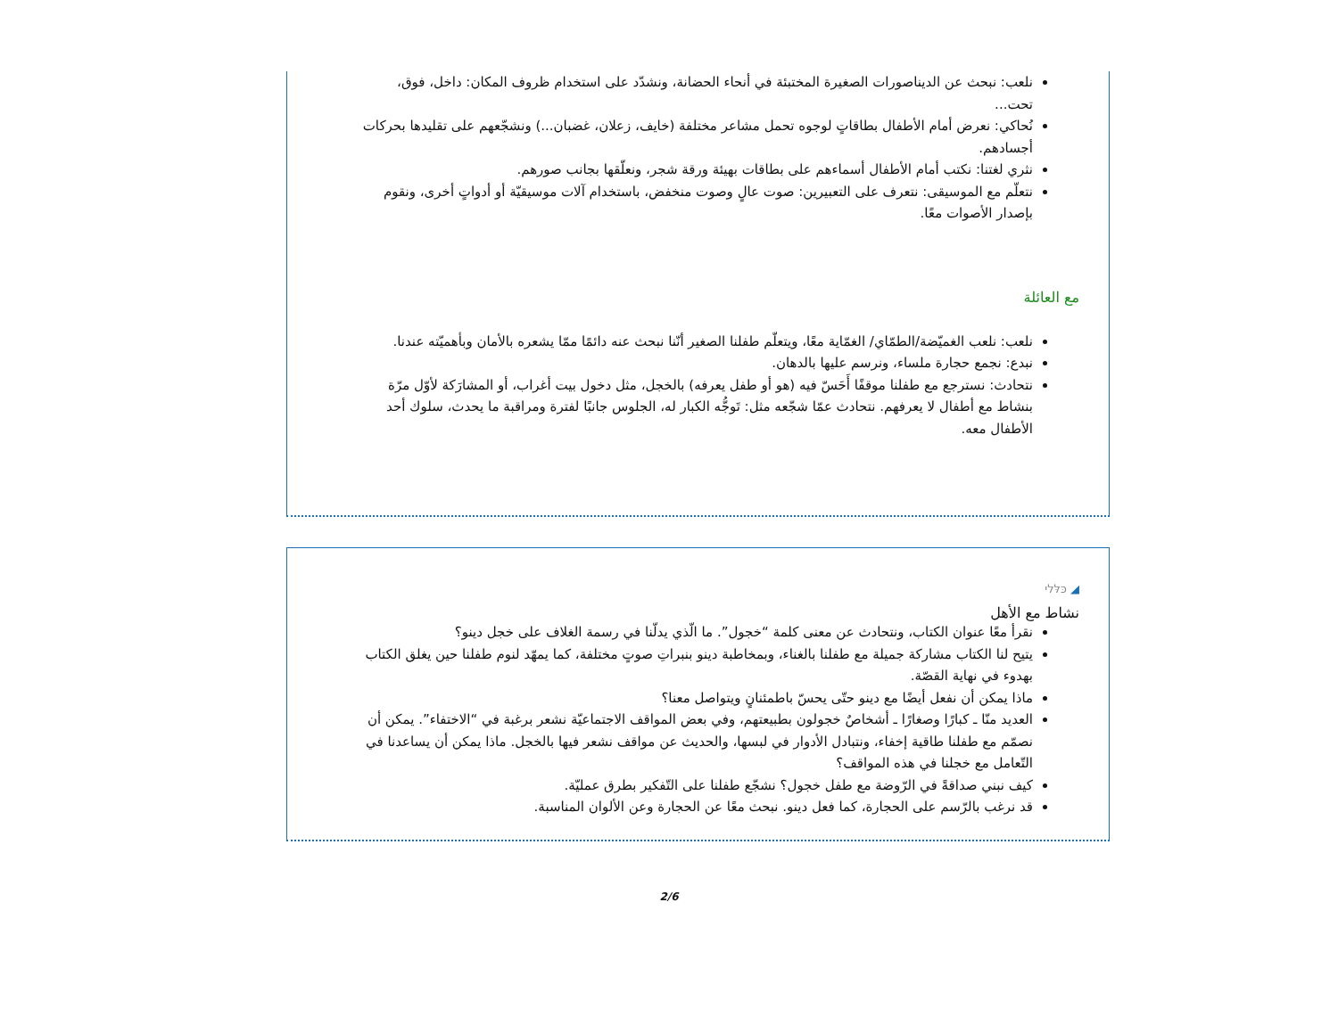نلعب: نبحث عن الديناصورات الصغيرة المختبئة في أنحاء الحضانة، ونشدّد على استخدام ظروف المكان: داخل، فوق، تحت...
نُحاكي: نعرض أمام الأطفال بطاقاتٍ لوجوه تحمل مشاعر مختلفة (خايف، زعلان، غضبان...) ونشجّعهم على تقليدها بحركات أجسادهم.
نثري لغتنا: نكتب أمام الأطفال أسماءهم على بطاقات بهيئة ورقة شجر، ونعلّقها بجانب صورهم.
نتعلّم مع الموسيقى: نتعرف على التعبيرين: صوت عالٍ وصوت منخفض، باستخدام آلات موسيقيّة أو أدواتٍ أخرى، ونقوم بإصدار الأصوات معًا.
مع العائلة
نلعب: نلعب الغميّضة/الطمّاي/ الغمّاية معًا، ويتعلّم طفلنا الصغير أنّنا نبحث عنه دائمًا ممّا يشعره بالأمان وبأهميّته عندنا.
نبدع: نجمع حجارة ملساء، ونرسم عليها بالدهان.
نتحادث: نسترجع مع طفلنا موقفًا أَحَسّ فيه (هو أو طفل يعرفه) بالخجل، مثل دخول بيت أغراب، أو المشارَكة لأوّل مرّة بنشاط مع أطفال لا يعرفهم. نتحادث عمّا شجّعه مثل: تَوجُّه الكبار له، الجلوس جانبًا لفترة ومراقبة ما يحدث، سلوك أحد الأطفال معه.
◢ כּלּלי
نشاط مع الأهل
نقرأ معًا عنوان الكتاب، ونتحادث عن معنى كلمة “خجول”. ما الّذي يدلّنا في رسمة الغلاف على خجل دينو؟
يتيح لنا الكتاب مشاركة جميلة مع طفلنا بالغناء، وبمخاطبة دينو بنبراتِ صوتٍ مختلفة، كما يمهّد لنوم طفلنا حين يغلق الكتاب بهدوء في نهاية القصّة.
ماذا يمكن أن نفعل أيضًا مع دينو حتّى يحسّ باطمئنانٍ ويتواصل معنا؟
العديد منّا ـ كبارًا وصغارًا ـ أشخاصٌ خجولون بطبيعتهم، وفي بعض المواقف الاجتماعيّة نشعر برغبة في “الاختفاء”. يمكن أن نصمّم مع طفلنا طاقية إخفاء، ونتبادل الأدوار في لبسها، والحديث عن مواقف نشعر فيها بالخجل. ماذا يمكن أن يساعدنا في التّعامل مع خجلنا في هذه المواقف؟
كيف نبني صداقةً في الرّوضة مع طفل خجول؟ نشجّع طفلنا على التّفكير بطرق عمليّة.
قد نرغب بالرّسم على الحجارة، كما فعل دينو. نبحث معًا عن الحجارة وعن الألوان المناسبة.
2/6